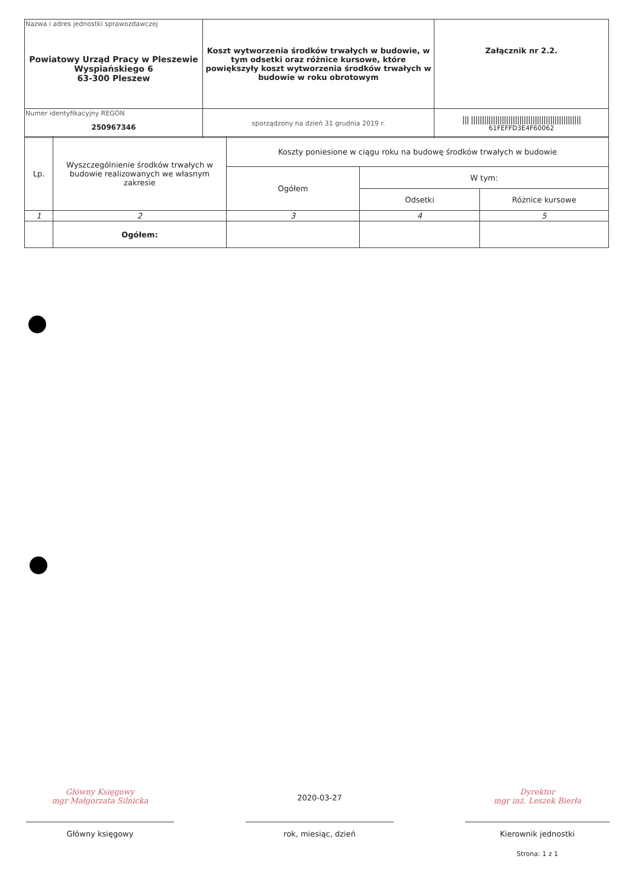| Nazwa i adres jednostki sprawozdawczej Powiatowy Urząd Pracy w Pleszewie Wyspiańskiego 6 63-300 Pleszew | Koszt wytworzenia środków trwałych w budowie, w tym odsetki oraz różnice kursowe, które powiększyły koszt wytworzenia środków trwałych w budowie w roku obrotowym | Załącznik nr 2.2. |
| Numer identyfikacyjny REGON 250967346 | | /// ////////////////////////////////////////////////// 61FEFFD3E4F60062 |
| | sporządzony na dzień 31 grudnia 2019 r. | |
| Lp. | Wyszczególnienie środków trwałych w budowie realizowanych we własnym zakresie | Koszty poniesione w ciągu roku na budowę środków trwałych w budowie | | |
| | | Ogółem | W tym: | |
| | | | Odsetki | Różnice kursowe |
| 1 | 2 | 3 | 4 | 5 |
| | Ogółem: | | | |
Główny Księgowy
mgr Małgorzata Silnicka
Główny księgowy
2020-03-27
rok, miesiąc, dzień
Dyrektor
mgr inż. Leszek Bierła
Kierownik jednostki
Strona: 1 z 1